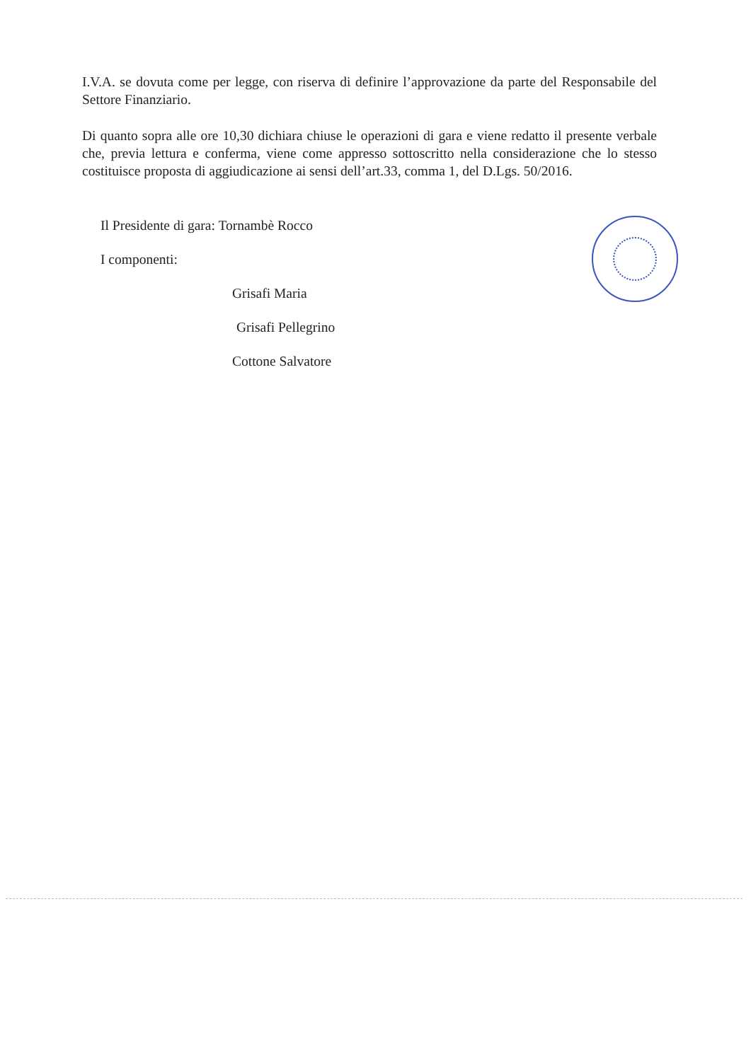I.V.A. se dovuta come per legge, con riserva di definire l’approvazione da parte del Responsabile del Settore Finanziario.
Di quanto sopra alle ore 10,30 dichiara chiuse le operazioni di gara e viene redatto il presente verbale che, previa lettura e conferma, viene come appresso sottoscritto nella considerazione che lo stesso costituisce proposta di aggiudicazione ai sensi dell’art.33, comma 1, del D.Lgs. 50/2016.
Il Presidente di gara: Tornambè Rocco
I componenti:
Grisafi Maria
Grisafi Pellegrino
Cottone Salvatore